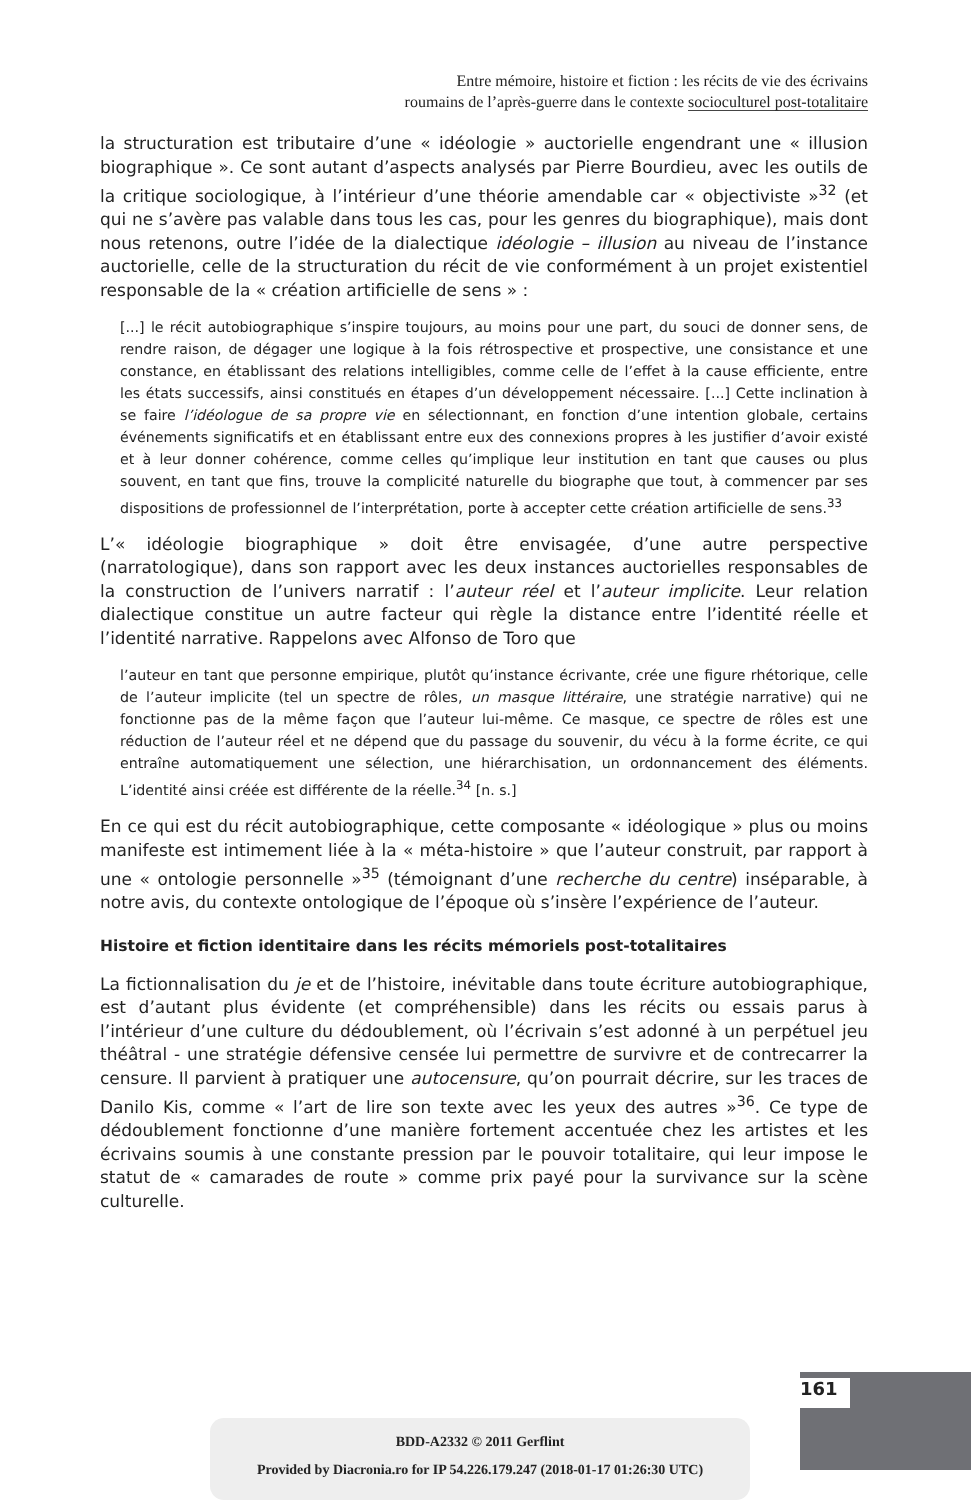Entre mémoire, histoire et fiction : les récits de vie des écrivains
roumains de l’après-guerre dans le contexte socioculturel post-totalitaire
la structuration est tributaire d’une « idéologie » auctorielle engendrant une « illusion biographique ». Ce sont autant d’aspects analysés par Pierre Bourdieu, avec les outils de la critique sociologique, à l’intérieur d’une théorie amendable car « objectiviste »<sup>32</sup> (et qui ne s’avère pas valable dans tous les cas, pour les genres du biographique), mais dont nous retenons, outre l’idée de la dialectique idéologie – illusion au niveau de l’instance auctorielle, celle de la structuration du récit de vie conformément à un projet existentiel responsable de la « création artificielle de sens » :
[...] le récit autobiographique s’inspire toujours, au moins pour une part, du souci de donner sens, de rendre raison, de dégager une logique à la fois rétrospective et prospective, une consistance et une constance, en établissant des relations intelligibles, comme celle de l’effet à la cause efficiente, entre les états successifs, ainsi constitués en étapes d’un développement nécessaire. [...] Cette inclination à se faire l’idéologue de sa propre vie en sélectionnant, en fonction d’une intention globale, certains événements significatifs et en établissant entre eux des connexions propres à les justifier d’avoir existé et à leur donner cohérence, comme celles qu’implique leur institution en tant que causes ou plus souvent, en tant que fins, trouve la complicité naturelle du biographe que tout, à commencer par ses dispositions de professionnel de l’interprétation, porte à accepter cette création artificielle de sens.<sup>33</sup>
L’« idéologie biographique » doit être envisagée, d’une autre perspective (narratologique), dans son rapport avec les deux instances auctorielles responsables de la construction de l’univers narratif : l’auteur réel et l’auteur implicite. Leur relation dialectique constitue un autre facteur qui règle la distance entre l’identité réelle et l’identité narrative. Rappelons avec Alfonso de Toro que
l’auteur en tant que personne empirique, plutôt qu’instance écrivante, crée une figure rhétorique, celle de l’auteur implicite (tel un spectre de rôles, un masque littéraire, une stratégie narrative) qui ne fonctionne pas de la même façon que l’auteur lui-même. Ce masque, ce spectre de rôles est une réduction de l’auteur réel et ne dépend que du passage du souvenir, du vécu à la forme écrite, ce qui entraîne automatiquement une sélection, une hiérarchisation, un ordonnancement des éléments. L’identité ainsi créée est différente de la réelle.<sup>34</sup> [n. s.]
En ce qui est du récit autobiographique, cette composante « idéologique » plus ou moins manifeste est intimement liée à la « méta-histoire » que l’auteur construit, par rapport à une « ontologie personnelle »<sup>35</sup> (témoignant d’une recherche du centre) inséparable, à notre avis, du contexte ontologique de l’époque où s’insère l’expérience de l’auteur.
Histoire et fiction identitaire dans les récits mémoriels post-totalitaires
La fictionnalisation du je et de l’histoire, inévitable dans toute écriture autobiographique, est d’autant plus évidente (et compréhensible) dans les récits ou essais parus à l’intérieur d’une culture du dédoublement, où l’écrivain s’est adonné à un perpétuel jeu théâtral - une stratégie défensive censée lui permettre de survivre et de contrecarrer la censure. Il parvient à pratiquer une autocensure, qu’on pourrait décrire, sur les traces de Danilo Kis, comme « l’art de lire son texte avec les yeux des autres »<sup>36</sup>. Ce type de dédoublement fonctionne d’une manière fortement accentuée chez les artistes et les écrivains soumis à une constante pression par le pouvoir totalitaire, qui leur impose le statut de « camarades de route » comme prix payé pour la survivance sur la scène culturelle.
161
BDD-A2332 © 2011 Gerflint
Provided by Diacronia.ro for IP 54.226.179.247 (2018-01-17 01:26:30 UTC)